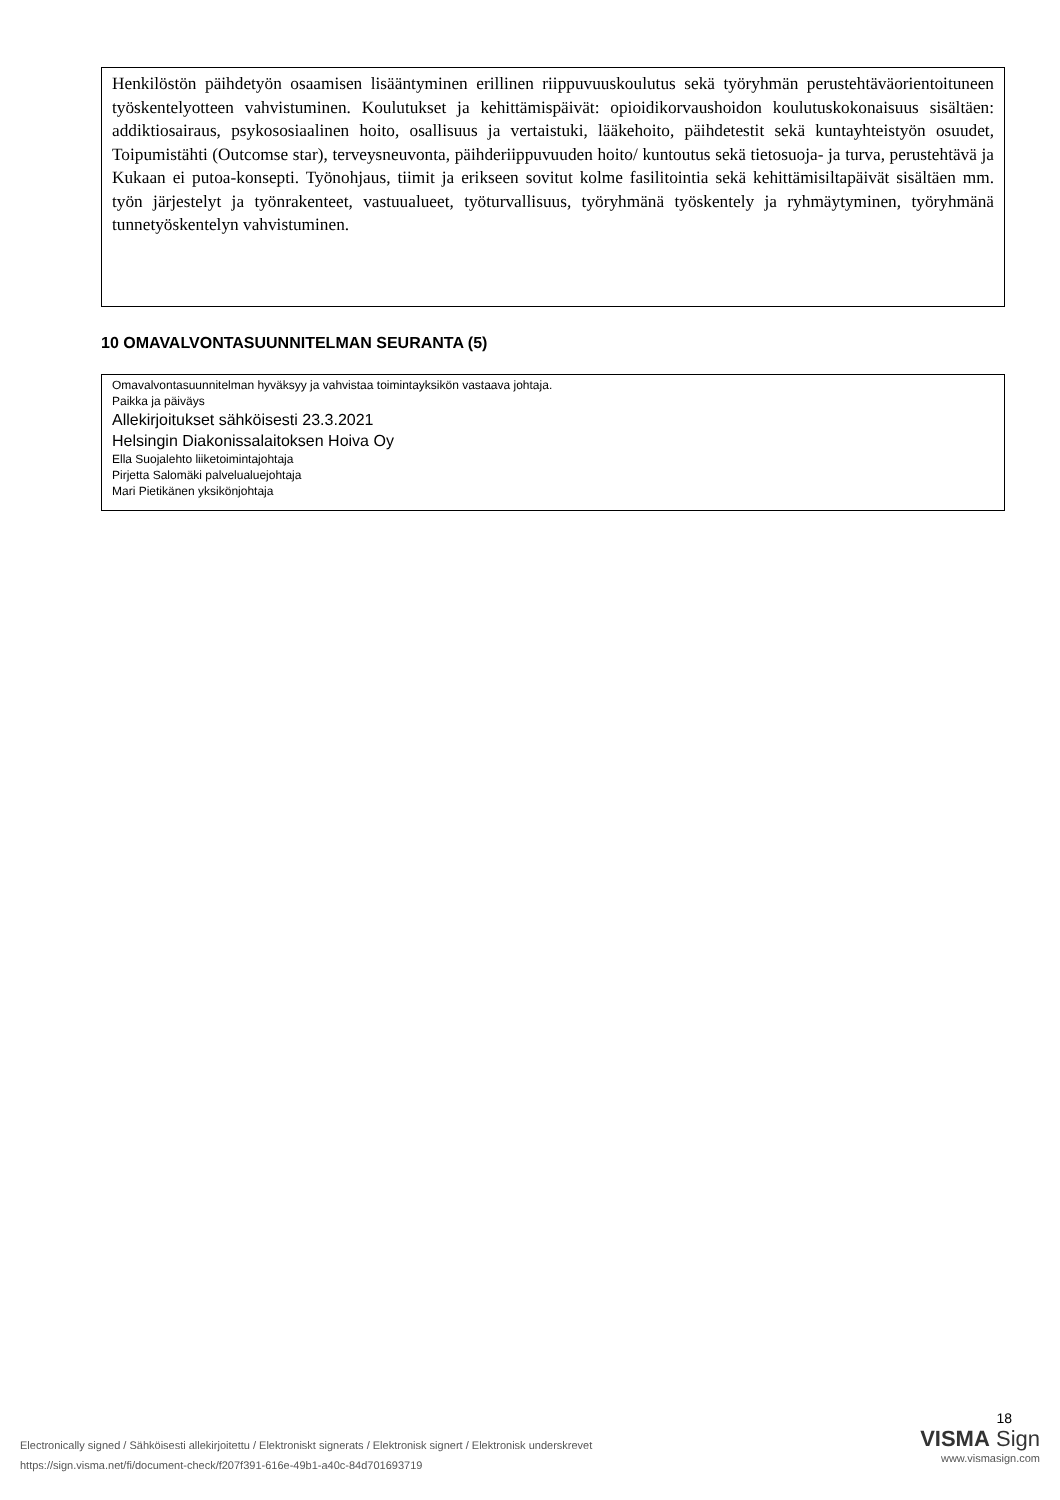Henkilöstön päihdetyön osaamisen lisääntyminen erillinen riippuvuuskoulutus sekä työryhmän perustehtäväorientoituneen työskentelyotteen vahvistuminen. Koulutukset ja kehittämispäivät: opioidikorvaushoidon koulutuskokonaisuus sisältäen: addiktiosairaus, psykososiaalinen hoito, osallisuus ja vertaistuki, lääkehoito, päihdetestit sekä kuntayhteistyön osuudet, Toipumistähti (Outcomse star), terveysneuvonta, päihderiippuvuuden hoito/ kuntoutus sekä tietosuoja- ja turva, perustehtävä ja Kukaan ei putoa-konsepti. Työnohjaus, tiimit ja erikseen sovitut kolme fasilitointia sekä kehittämisiltapäivät sisältäen mm. työn järjestelyt ja työnrakenteet, vastuualueet, työturvallisuus, työryhmänä työskentely ja ryhmäytyminen, työryhmänä tunnetyöskentelyn vahvistuminen.
10 OMAVALVONTASUUNNITELMAN SEURANTA (5)
Omavalvontasuunnitelman hyväksyy ja vahvistaa toimintayksikön vastaava johtaja.
Paikka ja päiväys
Allekirjoitukset sähköisesti 23.3.2021
Helsingin Diakonissalaitoksen Hoiva Oy
Ella Suojalehto liiketoimintajohtaja
Pirjetta Salomäki palvelualuejohtaja
Mari Pietikänen yksikönjohtaja
Electronically signed / Sähköisesti allekirjoitettu / Elektroniskt signerats / Elektronisk signert / Elektronisk underskrevet
https://sign.visma.net/fi/document-check/f207f391-616e-49b1-a40c-84d701693719
18
VISMA Sign
www.vismasign.com